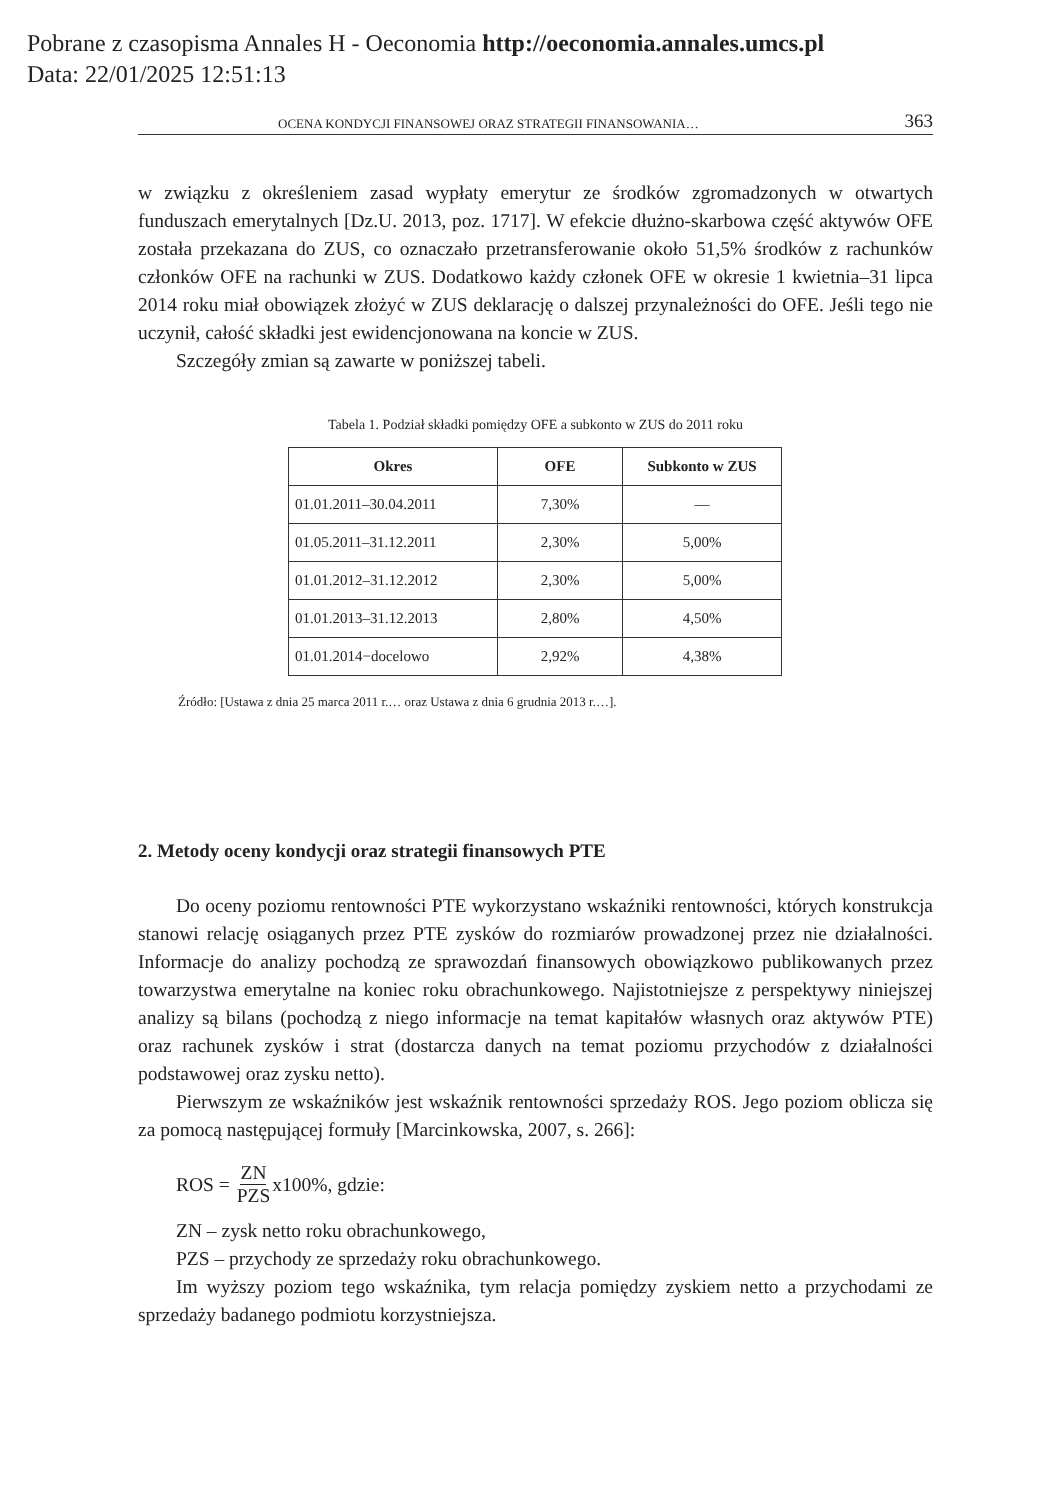Pobrane z czasopisma Annales H - Oeconomia http://oeconomia.annales.umcs.pl
Data: 22/01/2025 12:51:13
OCENA KONDYCJI FINANSOWEJ ORAZ STRATEGII FINANSOWANIA… 363
w związku z określeniem zasad wypłaty emerytur ze środków zgromadzonych w otwartych funduszach emerytalnych [Dz.U. 2013, poz. 1717]. W efekcie dłużno-skarbowa część aktywów OFE została przekazana do ZUS, co oznaczało przetransferowanie około 51,5% środków z rachunków członków OFE na rachunki w ZUS. Dodatkowo każdy członek OFE w okresie 1 kwietnia–31 lipca 2014 roku miał obowiązek złożyć w ZUS deklarację o dalszej przynależności do OFE. Jeśli tego nie uczynił, całość składki jest ewidencjonowana na koncie w ZUS.
Szczegóły zmian są zawarte w poniższej tabeli.
Tabela 1. Podział składki pomiędzy OFE a subkonto w ZUS do 2011 roku
| Okres | OFE | Subkonto w ZUS |
| --- | --- | --- |
| 01.01.2011–30.04.2011 | 7,30% | –– |
| 01.05.2011–31.12.2011 | 2,30% | 5,00% |
| 01.01.2012–31.12.2012 | 2,30% | 5,00% |
| 01.01.2013–31.12.2013 | 2,80% | 4,50% |
| 01.01.2014−docelowo | 2,92% | 4,38% |
Źródło: [Ustawa z dnia 25 marca 2011 r.… oraz Ustawa z dnia 6 grudnia 2013 r.…].
2. Metody oceny kondycji oraz strategii finansowych PTE
Do oceny poziomu rentowności PTE wykorzystano wskaźniki rentowności, których konstrukcja stanowi relację osiąganych przez PTE zysków do rozmiarów prowadzonej przez nie działalności. Informacje do analizy pochodzą ze sprawozdań finansowych obowiązkowo publikowanych przez towarzystwa emerytalne na koniec roku obrachunkowego. Najistotniejsze z perspektywy niniejszej analizy są bilans (pochodzą z niego informacje na temat kapitałów własnych oraz aktywów PTE) oraz rachunek zysków i strat (dostarcza danych na temat poziomu przychodów z działalności podstawowej oraz zysku netto).
Pierwszym ze wskaźników jest wskaźnik rentowności sprzedaży ROS. Jego poziom oblicza się za pomocą następującej formuły [Marcinkowska, 2007, s. 266]:
ROS = ZN PZS x100%, gdzie:
ZN – zysk netto roku obrachunkowego,
PZS – przychody ze sprzedaży roku obrachunkowego.
Im wyższy poziom tego wskaźnika, tym relacja pomiędzy zyskiem netto a przychodami ze sprzedaży badanego podmiotu korzystniejsza.